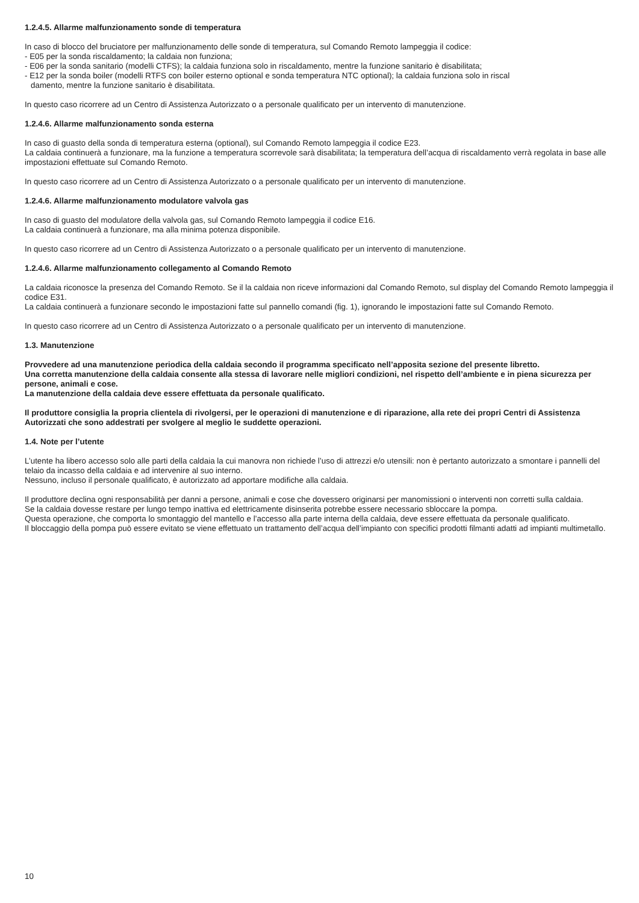1.2.4.5. Allarme malfunzionamento sonde di temperatura
In caso di blocco del bruciatore per malfunzionamento delle sonde di temperatura, sul Comando Remoto lampeggia il codice:
- E05 per la sonda riscaldamento; la caldaia non funziona;
- E06 per la sonda sanitario (modelli CTFS); la caldaia funziona solo in riscaldamento, mentre la funzione sanitario è disabilitata;
- E12 per la sonda boiler (modelli RTFS con boiler esterno optional e sonda temperatura NTC optional); la caldaia funziona solo in riscal
damento, mentre la funzione sanitario è disabilitata.
In questo caso ricorrere ad un Centro di Assistenza Autorizzato o a personale qualificato per un intervento di manutenzione.
1.2.4.6. Allarme malfunzionamento sonda esterna
In caso di guasto della sonda di temperatura esterna (optional), sul Comando Remoto lampeggia il codice E23.
La caldaia continuerà a funzionare, ma la funzione a temperatura scorrevole sarà disabilitata; la temperatura dell’acqua di riscaldamento verrà regolata in base alle impostazioni effettuate sul Comando Remoto.
In questo caso ricorrere ad un Centro di Assistenza Autorizzato o a personale qualificato per un intervento di manutenzione.
1.2.4.6. Allarme malfunzionamento modulatore valvola gas
In caso di guasto del modulatore della valvola gas, sul Comando Remoto lampeggia il codice E16.
La caldaia continuerà a funzionare, ma alla minima potenza disponibile.
In questo caso ricorrere ad un Centro di Assistenza Autorizzato o a personale qualificato per un intervento di manutenzione.
1.2.4.6. Allarme malfunzionamento collegamento al Comando Remoto
La caldaia riconosce la presenza del Comando Remoto. Se il la caldaia non riceve informazioni dal Comando Remoto, sul display del Comando Remoto lampeggia il codice E31.
La caldaia continuerà a funzionare secondo le impostazioni fatte sul pannello comandi (fig. 1), ignorando le impostazioni fatte sul Comando Remoto.
In questo caso ricorrere ad un Centro di Assistenza Autorizzato o a personale qualificato per un intervento di manutenzione.
1.3. Manutenzione
Provvedere ad una manutenzione periodica della caldaia secondo il programma specificato nell’apposita sezione del presente libretto.
Una corretta manutenzione della caldaia consente alla stessa di lavorare nelle migliori condizioni, nel rispetto dell’ambiente e in piena sicurezza per persone, animali e cose.
La manutenzione della caldaia deve essere effettuata da personale qualificato.
Il produttore consiglia la propria clientela di rivolgersi, per le operazioni di manutenzione e di riparazione, alla rete dei propri Centri di Assistenza Autorizzati che sono addestrati per svolgere al meglio le suddette operazioni.
1.4. Note per l’utente
L’utente ha libero accesso solo alle parti della caldaia la cui manovra non richiede l’uso di attrezzi e/o utensili: non è pertanto autorizzato a smontare i pannelli del telaio da incasso della caldaia e ad intervenire al suo interno.
Nessuno, incluso il personale qualificato, è autorizzato ad apportare modifiche alla caldaia.
Il produttore declina ogni responsabilità per danni a persone, animali e cose che dovessero originarsi per manomissioni o interventi non corretti sulla caldaia.
Se la caldaia dovesse restare per lungo tempo inattiva ed elettricamente disinserita potrebbe essere necessario sbloccare la pompa.
Questa operazione, che comporta lo smontaggio del mantello e l’accesso alla parte interna della caldaia, deve essere effettuata da personale qualificato.
Il bloccaggio della pompa può essere evitato se viene effettuato un trattamento dell’acqua dell’impianto con specifici prodotti filmanti adatti ad impianti multimetallo.
10